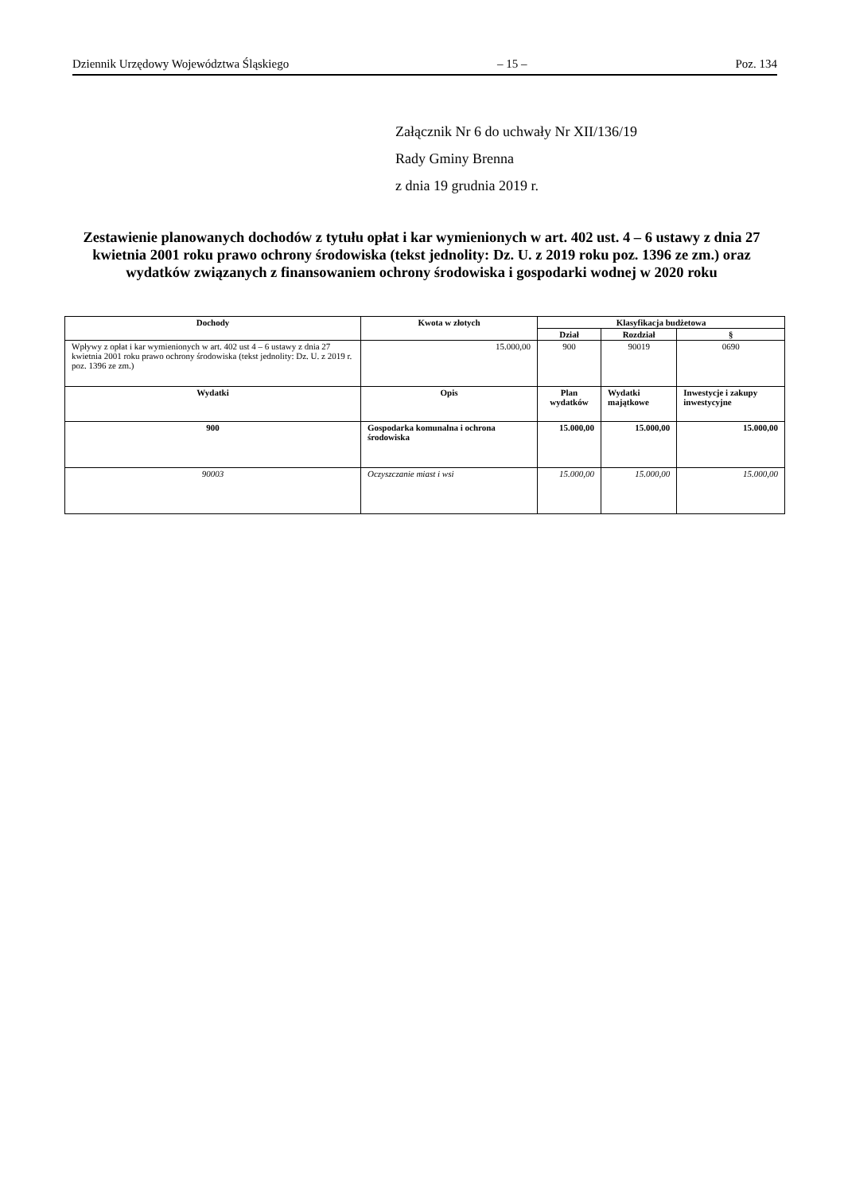Dziennik Urzędowy Województwa Śląskiego – 15 – Poz. 134
Załącznik Nr 6 do uchwały Nr XII/136/19
Rady Gminy Brenna
z dnia 19 grudnia 2019 r.
Zestawienie planowanych dochodów z tytułu opłat i kar wymienionych w art. 402 ust. 4 – 6 ustawy z dnia 27 kwietnia 2001 roku prawo ochrony środowiska (tekst jednolity: Dz. U. z 2019 roku poz. 1396 ze zm.) oraz wydatków związanych z finansowaniem ochrony środowiska i gospodarki wodnej w 2020 roku
| Dochody | Kwota w złotych | Klasyfikacja budżetowa | | |
| --- | --- | --- | --- | --- |
| | | Dział | Rozdział | § |
| Wpływy z opłat i kar wymienionych w art. 402 ust 4 – 6 ustawy z dnia 27 kwietnia 2001 roku prawo ochrony środowiska (tekst jednolity: Dz. U. z 2019 r. poz. 1396 ze zm.) | 15.000,00 | 900 | 90019 | 0690 |
| Wydatki | Opis | Plan wydatków | Wydatki majątkowe | Inwestycje i zakupy inwestycyjne |
| 900 | Gospodarka komunalna i ochrona środowiska | 15.000,00 | 15.000,00 | 15.000,00 |
| 90003 | Oczyszczanie miast i wsi | 15.000,00 | 15.000,00 | 15.000,00 |